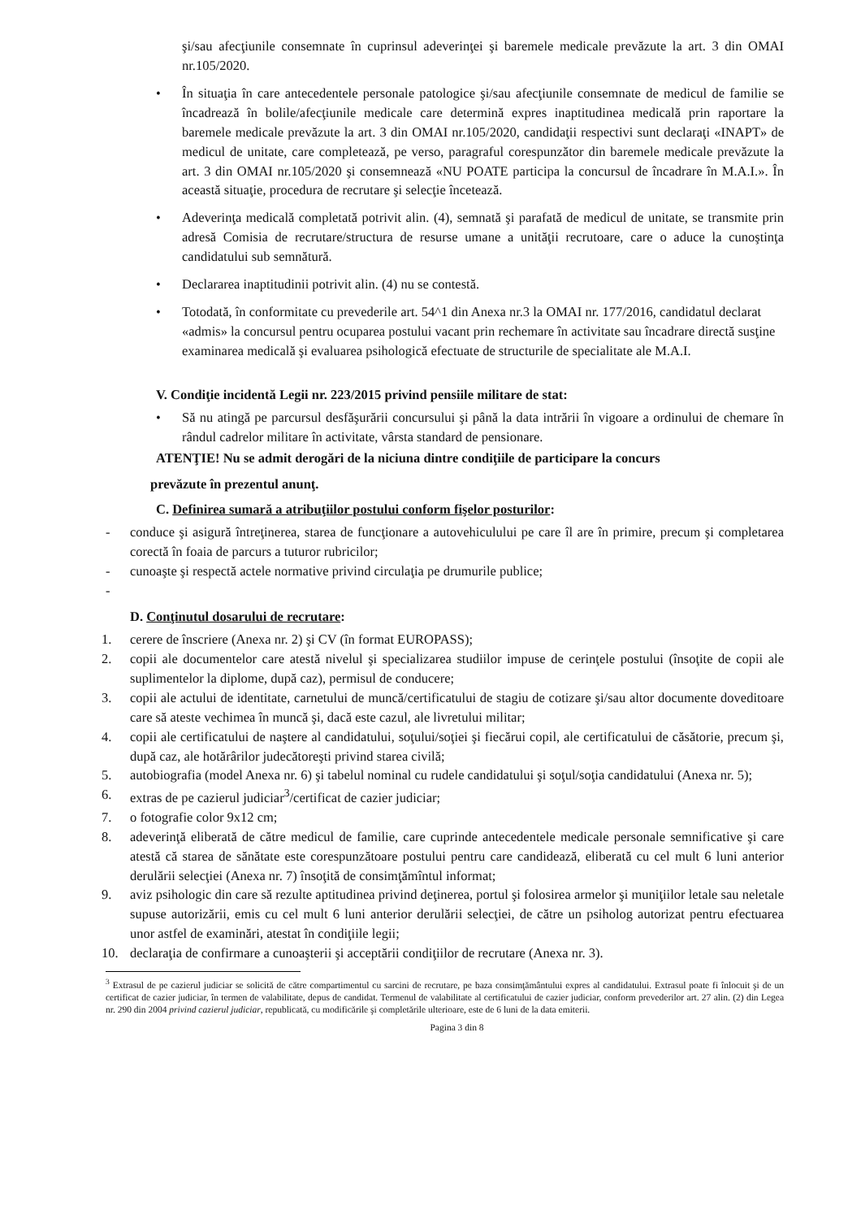şi/sau afecţiunile consemnate în cuprinsul adeverinţei şi baremele medicale prevăzute la art. 3 din OMAI nr.105/2020.
• În situaţia în care antecedentele personale patologice şi/sau afecţiunile consemnate de medicul de familie se încadrează în bolile/afecţiunile medicale care determină expres inaptitudinea medicală prin raportare la baremele medicale prevăzute la art. 3 din OMAI nr.105/2020, candidaţii respectivi sunt declaraţi «INAPT» de medicul de unitate, care completează, pe verso, paragraful corespunzător din baremele medicale prevăzute la art. 3 din OMAI nr.105/2020 şi consemnează «NU POATE participa la concursul de încadrare în M.A.I.». În această situaţie, procedura de recrutare şi selecţie încetează.
• Adeverinţa medicală completată potrivit alin. (4), semnată şi parafată de medicul de unitate, se transmite prin adresă Comisia de recrutare/structura de resurse umane a unităţii recrutoare, care o aduce la cunoştinţa candidatului sub semnătură.
• Declararea inaptitudinii potrivit alin. (4) nu se contestă.
• Totodată, în conformitate cu prevederile art. 54^1 din Anexa nr.3 la OMAI nr. 177/2016, candidatul declarat «admis» la concursul pentru ocuparea postului vacant prin rechemare în activitate sau încadrare directă susţine examinarea medicală şi evaluarea psihologică efectuate de structurile de specialitate ale M.A.I.
V. Condiţie incidentă Legii nr. 223/2015 privind pensiile militare de stat:
• Să nu atingă pe parcursul desfăşurării concursului şi până la data intrării în vigoare a ordinului de chemare în rândul cadrelor militare în activitate, vârsta standard de pensionare.
ATENŢIE! Nu se admit derogări de la niciuna dintre condiţiile de participare la concurs
prevăzute în prezentul anunţ.
C. Definirea sumară a atribuţiilor postului conform fişelor posturilor:
- conduce şi asigură întreţinerea, starea de funcţionare a autovehiculului pe care îl are în primire, precum şi completarea corectă în foaia de parcurs a tuturor rubricilor;
- cunoaşte şi respectă actele normative privind circulaţia pe drumurile publice;
-
D. Conţinutul dosarului de recrutare:
1. cerere de înscriere (Anexa nr. 2) şi CV (în format EUROPASS);
2. copii ale documentelor care atestă nivelul şi specializarea studiilor impuse de cerinţele postului (însoţite de copii ale suplimentelor la diplome, după caz), permisul de conducere;
3. copii ale actului de identitate, carnetului de muncă/certificatului de stagiu de cotizare şi/sau altor documente doveditoare care să ateste vechimea în muncă şi, dacă este cazul, ale livretului militar;
4. copii ale certificatului de naştere al candidatului, soţului/soţiei şi fiecărui copil, ale certificatului de căsătorie, precum şi, după caz, ale hotărârilor judecătoreşti privind starea civilă;
5. autobiografia (model Anexa nr. 6) şi tabelul nominal cu rudele candidatului şi soţul/soţia candidatului (Anexa nr. 5);
6. extras de pe cazierul judiciar<sup>3</sup>/certificat de cazier judiciar;
7. o fotografie color 9x12 cm;
8. adeverinţă eliberată de către medicul de familie, care cuprinde antecedentele medicale personale semnificative şi care atestă că starea de sănătate este corespunzătoare postului pentru care candidează, eliberată cu cel mult 6 luni anterior derulării selecţiei (Anexa nr. 7) însoţită de consimţămîntul informat;
9. aviz psihologic din care să rezulte aptitudinea privind deţinerea, portul şi folosirea armelor şi muniţiilor letale sau neletale supuse autorizării, emis cu cel mult 6 luni anterior derulării selecţiei, de către un psiholog autorizat pentru efectuarea unor astfel de examinări, atestat în condiţiile legii;
10. declaraţia de confirmare a cunoaşterii şi acceptării condiţiilor de recrutare (Anexa nr. 3).
<sup>3</sup> Extrasul de pe cazierul judiciar se solicită de către compartimentul cu sarcini de recrutare, pe baza consimţământului expres al candidatului. Extrasul poate fi înlocuit şi de un certificat de cazier judiciar, în termen de valabilitate, depus de candidat. Termenul de valabilitate al certificatului de cazier judiciar, conform prevederilor art. 27 alin. (2) din Legea nr. 290 din 2004 privind cazierul judiciar, republicată, cu modificările şi completările ulterioare, este de 6 luni de la data emiterii.
Pagina 3 din 8